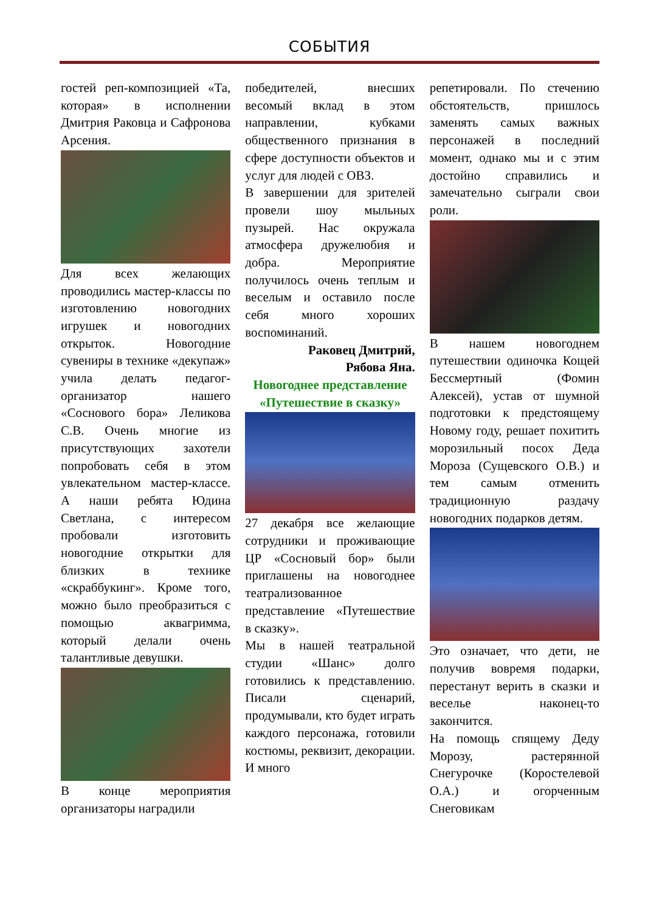СОБЫТИЯ
гостей реп-композицией «Та, которая» в исполнении Дмитрия Раковца и Сафронова Арсения.
Для всех желающих проводились мастер-классы по изготовлению новогодних игрушек и новогодних открыток. Новогодние сувениры в технике «декупаж» учила делать педагог-организатор нашего «Соснового бора» Леликова С.В. Очень многие из присутствующих захотели попробовать себя в этом увлекательном мастер-классе. А наши ребята Юдина Светлана, с интересом пробовали изготовить новогодние открытки для близких в технике «скраббукинг». Кроме того, можно было преобразиться с помощью аквагримма, который делали очень талантливые девушки.
В конце мероприятия организаторы наградили
победителей, внесших весомый вклад в этом направлении, кубками общественного признания в сфере доступности объектов и услуг для людей с ОВЗ.
В завершении для зрителей провели шоу мыльных пузырей. Нас окружала атмосфера дружелюбия и добра. Мероприятие получилось очень теплым и веселым и оставило после себя много хороших воспоминаний.
Раковец Дмитрий,
Рябова Яна.
Новогоднее представление «Путешествие в сказку»
27 декабря все желающие сотрудники и проживающие ЦР «Сосновый бор» были приглашены на новогоднее театрализованное представление «Путешествие в сказку».
Мы в нашей театральной студии «Шанс» долго готовились к представлению. Писали сценарий, продумывали, кто будет играть каждого персонажа, готовили костюмы, реквизит, декорации. И много
репетировали. По стечению обстоятельств, пришлось заменять самых важных персонажей в последний момент, однако мы и с этим достойно справились и замечательно сыграли свои роли.
В нашем новогоднем путешествии одиночка Кощей Бессмертный (Фомин Алексей), устав от шумной подготовки к предстоящему Новому году, решает похитить морозильный посох Деда Мороза (Сущевского О.В.) и тем самым отменить традиционную раздачу новогодних подарков детям.
Это означает, что дети, не получив вовремя подарки, перестанут верить в сказки и веселье наконец-то закончится.
На помощь спящему Деду Морозу, растерянной Снегурочке (Коростелевой О.А.) и огорченным Снеговикам